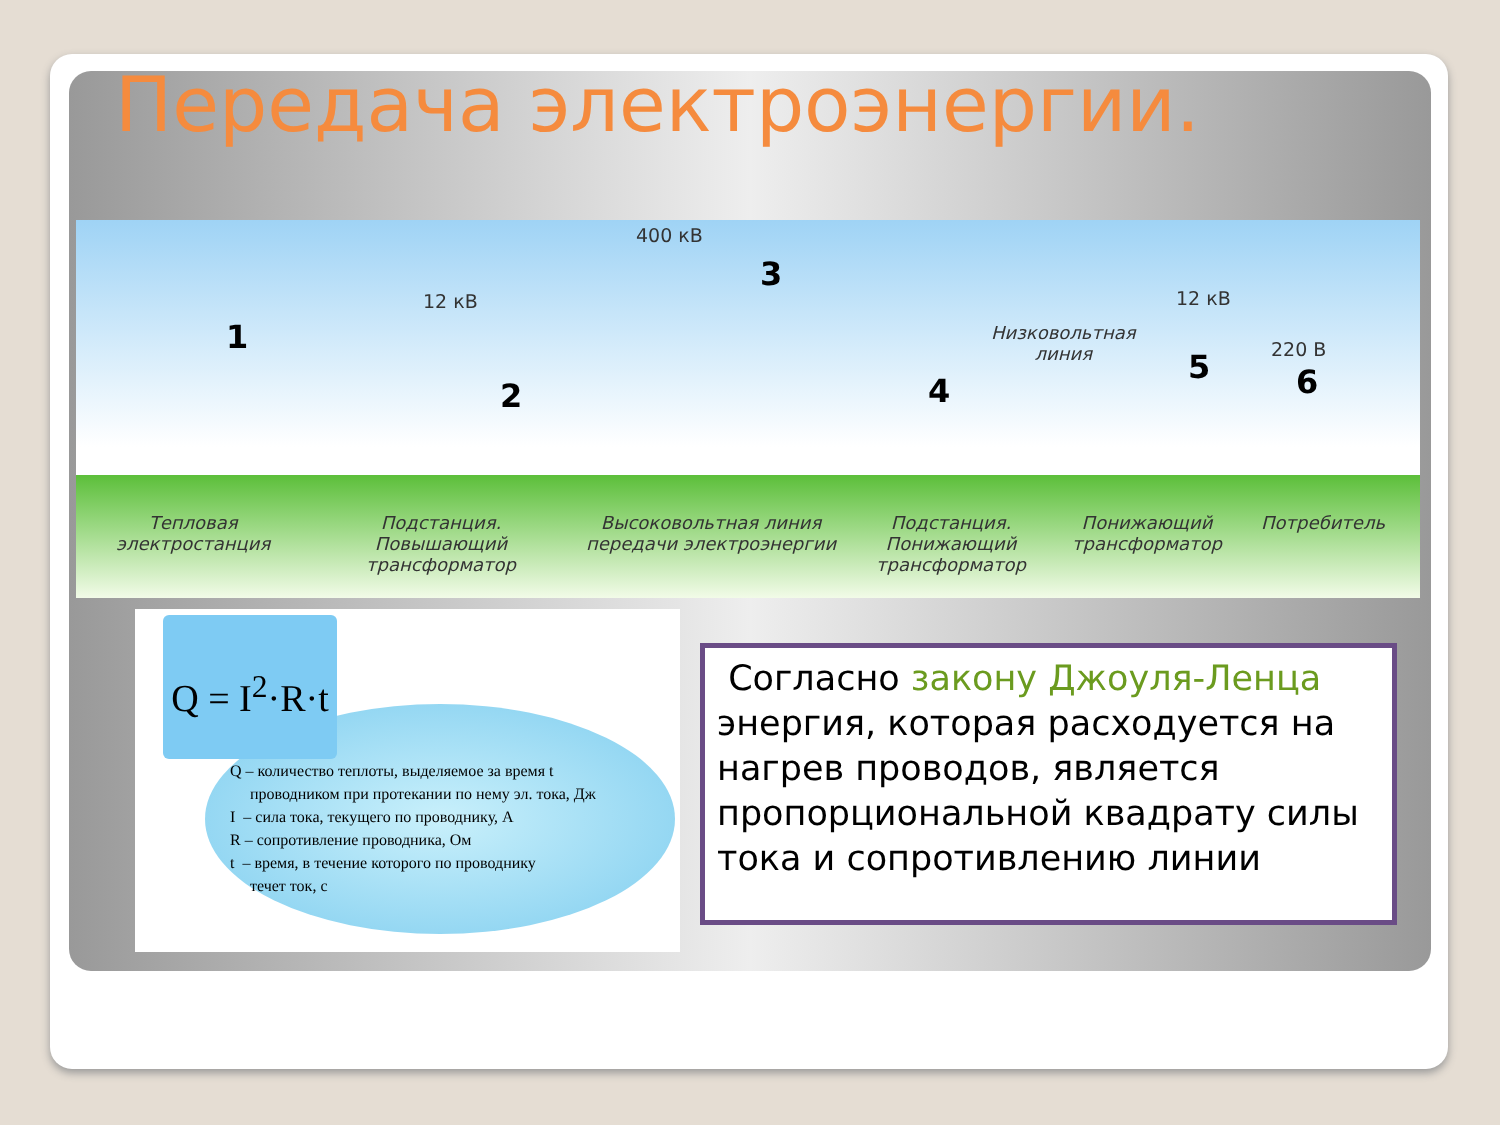Передача электроэнергии.
400 кВ
12 кВ 12 кВ
220 В
Низковольтная
линия
1
2
3
4
5 6
Тепловая
электростанция
Подстанция.
Повышающий
трансформатор
Высоковольтная линия
передачи электроэнергии
Подстанция.
Понижающий
трансформатор
Понижающий
трансформатор
Потребитель
Q = I<sup>2</sup>·R·t
Q – количество теплоты, выделяемое за время t
проводником при протекании по нему эл. тока, Дж
I – сила тока, текущего по проводнику, А
R – сопротивление проводника, Ом
t – время, в течение которого по проводнику
течет ток, с
Согласно закону Джоуля-Ленца энергия, которая расходуется на нагрев проводов, является пропорциональной квадрату силы тока и сопротивлению линии